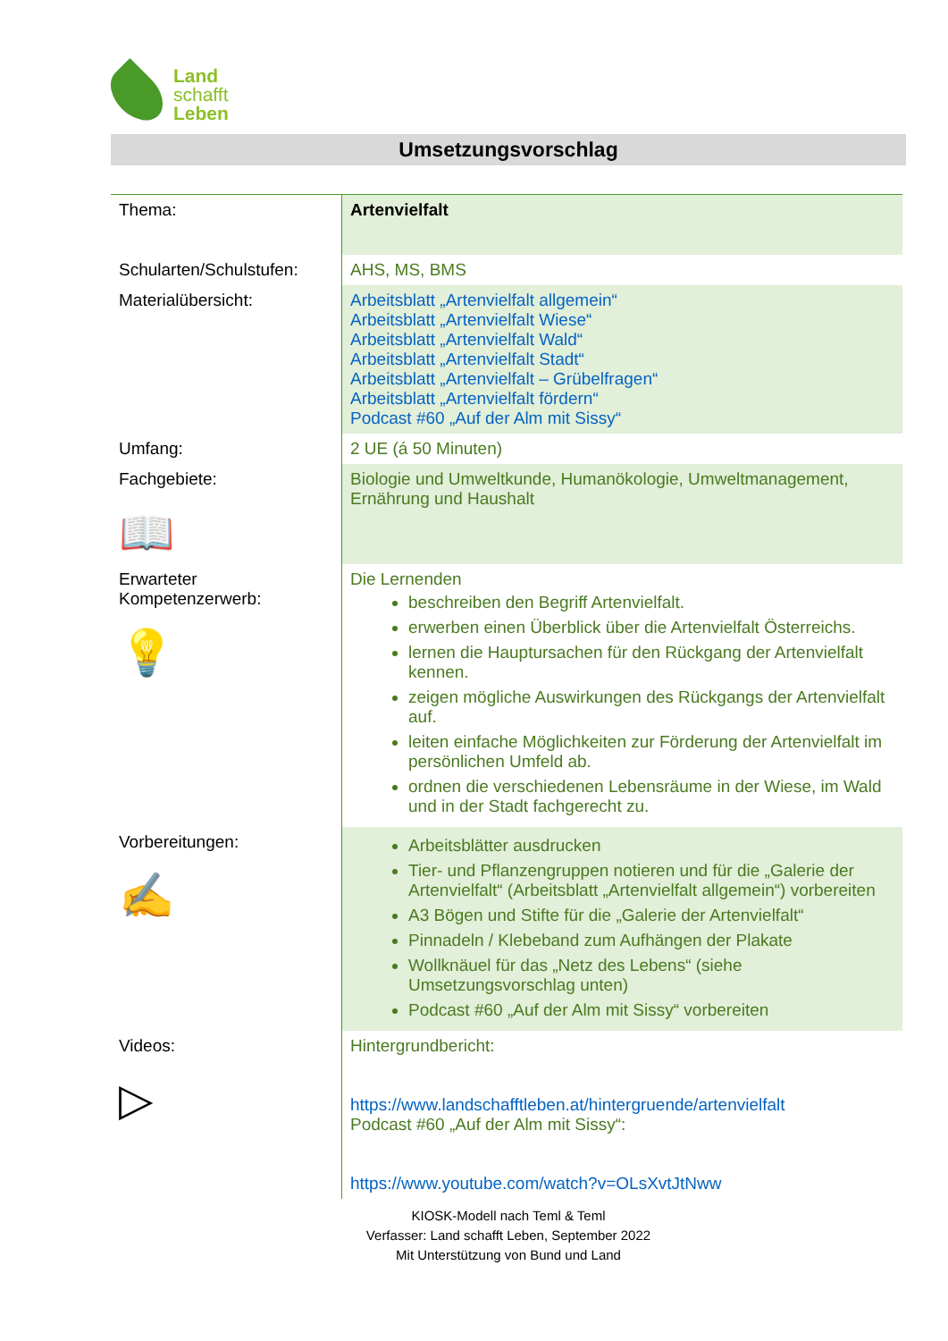Land
schafft
Leben
Umsetzungsvorschlag
| Thema: | Artenvielfalt |
| Schularten/Schulstufen: | AHS, MS, BMS |
| Materialübersicht: | Arbeitsblatt „Artenvielfalt allgemein“ Arbeitsblatt „Artenvielfalt Wiese“ Arbeitsblatt „Artenvielfalt Wald“ Arbeitsblatt „Artenvielfalt Stadt“ Arbeitsblatt „Artenvielfalt – Grübelfragen“ Arbeitsblatt „Artenvielfalt fördern“ Podcast #60 „Auf der Alm mit Sissy“ |
| Umfang: | 2 UE (á 50 Minuten) |
| Fachgebiete: 📖 | Biologie und Umweltkunde, Humanökologie, Umweltmanagement, Ernährung und Haushalt |
| Erwarteter Kompetenzerwerb: 💡 | Die Lernenden beschreiben den Begriff Artenvielfalt. erwerben einen Überblick über die Artenvielfalt Österreichs. lernen die Hauptursachen für den Rückgang der Artenvielfalt kennen. zeigen mögliche Auswirkungen des Rückgangs der Artenvielfalt auf. leiten einfache Möglichkeiten zur Förderung der Artenvielfalt im persönlichen Umfeld ab. ordnen die verschiedenen Lebensräume in der Wiese, im Wald und in der Stadt fachgerecht zu. |
| Vorbereitungen: ✍ | Arbeitsblätter ausdrucken Tier- und Pflanzengruppen notieren und für die „Galerie der Artenvielfalt“ (Arbeitsblatt „Artenvielfalt allgemein“) vorbereiten A3 Bögen und Stifte für die „Galerie der Artenvielfalt“ Pinnadeln / Klebeband zum Aufhängen der Plakate Wollknäuel für das „Netz des Lebens“ (siehe Umsetzungsvorschlag unten) Podcast #60 „Auf der Alm mit Sissy“ vorbereiten |
| Videos: ▷ | Hintergrundbericht: https://www.landschafftleben.at/hintergruende/artenvielfalt Podcast #60 „Auf der Alm mit Sissy“: https://www.youtube.com/watch?v=OLsXvtJtNww |
KIOSK-Modell nach Teml & Teml
Verfasser: Land schafft Leben, September 2022
Mit Unterstützung von Bund und Land